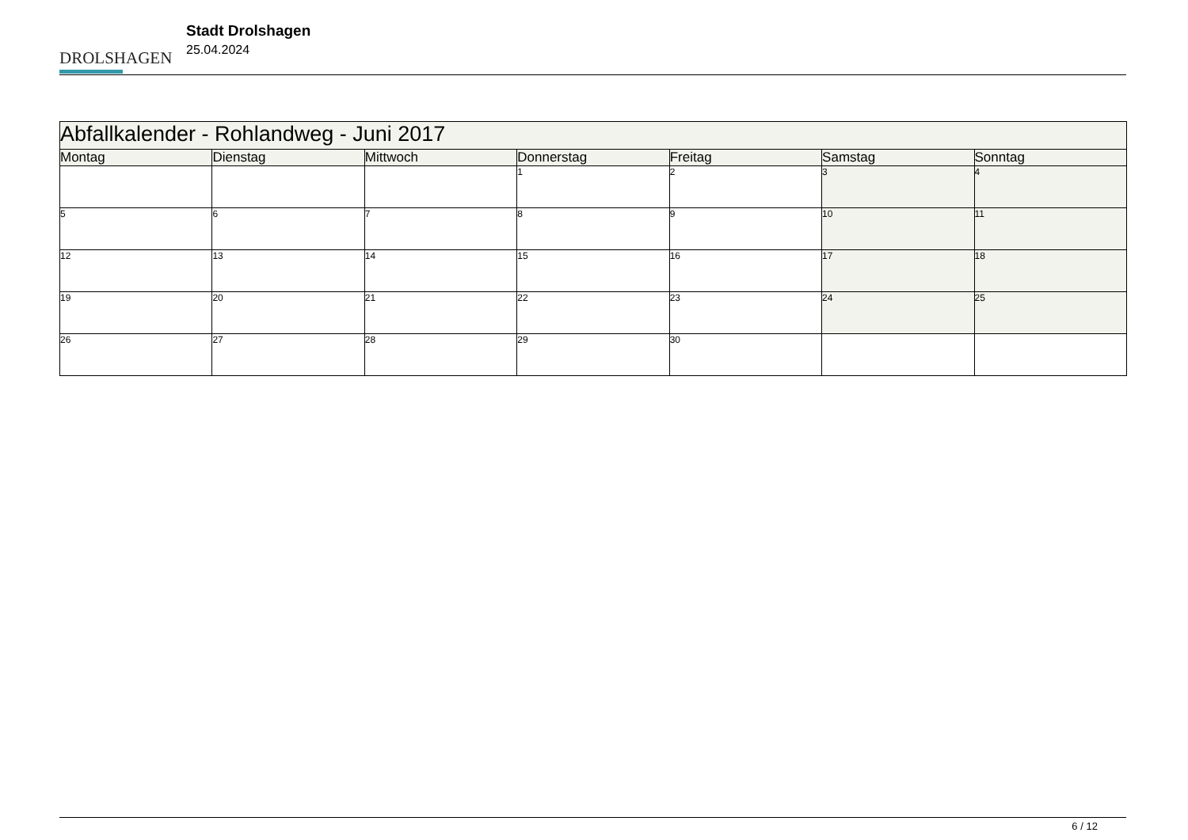DROLSHAGEN
Stadt Drolshagen
25.04.2024
| Abfallkalender - Rohlandweg - Juni 2017 | | | | | | |
| --- | --- | --- | --- | --- | --- | --- |
| Montag | Dienstag | Mittwoch | Donnerstag | Freitag | Samstag | Sonntag |
| | | | 1 | 2 | 3 | 4 |
| 5 | 6 | 7 | 8 | 9 | 10 | 11 |
| 12 | 13 | 14 | 15 | 16 | 17 | 18 |
| 19 | 20 | 21 | 22 | 23 | 24 | 25 |
| 26 | 27 | 28 | 29 | 30 | | |
6 / 12